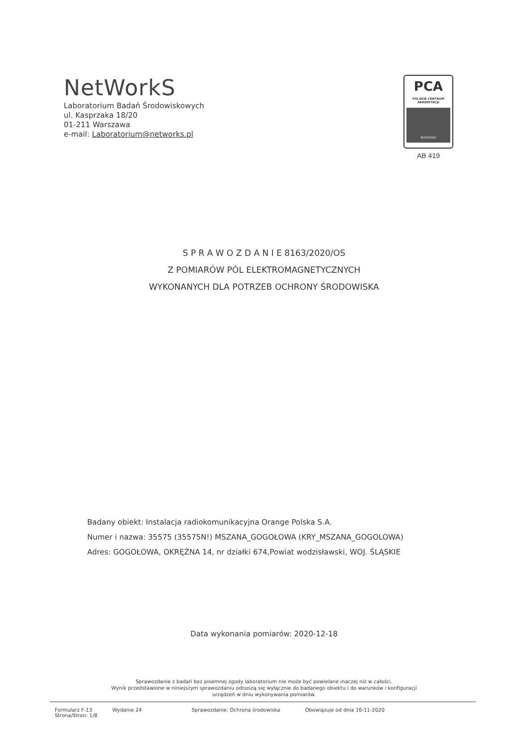NetWorkS
Laboratorium Badań Środowiskowych
ul. Kasprzaka 18/20
01-211 Warszawa
e-mail: Laboratorium@networks.pl
PCA
POLSKIE CENTRUM AKREDYTACJI
BADANIA
AB 419
S P R A W O Z D A N I E 8163/2020/OS
Z POMIARÓW PÓL ELEKTROMAGNETYCZNYCH
WYKONANYCH DLA POTRZEB OCHRONY ŚRODOWISKA
Badany obiekt: Instalacja radiokomunikacyjna Orange Polska S.A.
Numer i nazwa: 35575 (35575N!) MSZANA_GOGOŁOWA (KRY_MSZANA_GOGOLOWA)
Adres: GOGOŁOWA, OKRĘŻNA 14, nr działki 674,Powiat wodzisławski, WOJ. ŚLĄSKIE
Data wykonania pomiarów: 2020-12-18
Sprawozdanie z badań bez pisemnej zgody laboratorium nie może być powielane inaczej niż w całości.
Wynik przedstawione w niniejszym sprawozdaniu odnoszą się wyłącznie do badanego obiektu i do warunków i konfiguracji
urządzeń w dniu wykonywania pomiarów.
Formularz F-13
Strona/Stron: 1/8
Wydanie 24 Sprawozdanie: Ochrona środowiska
Obowiązuje od dnia 16-11-2020